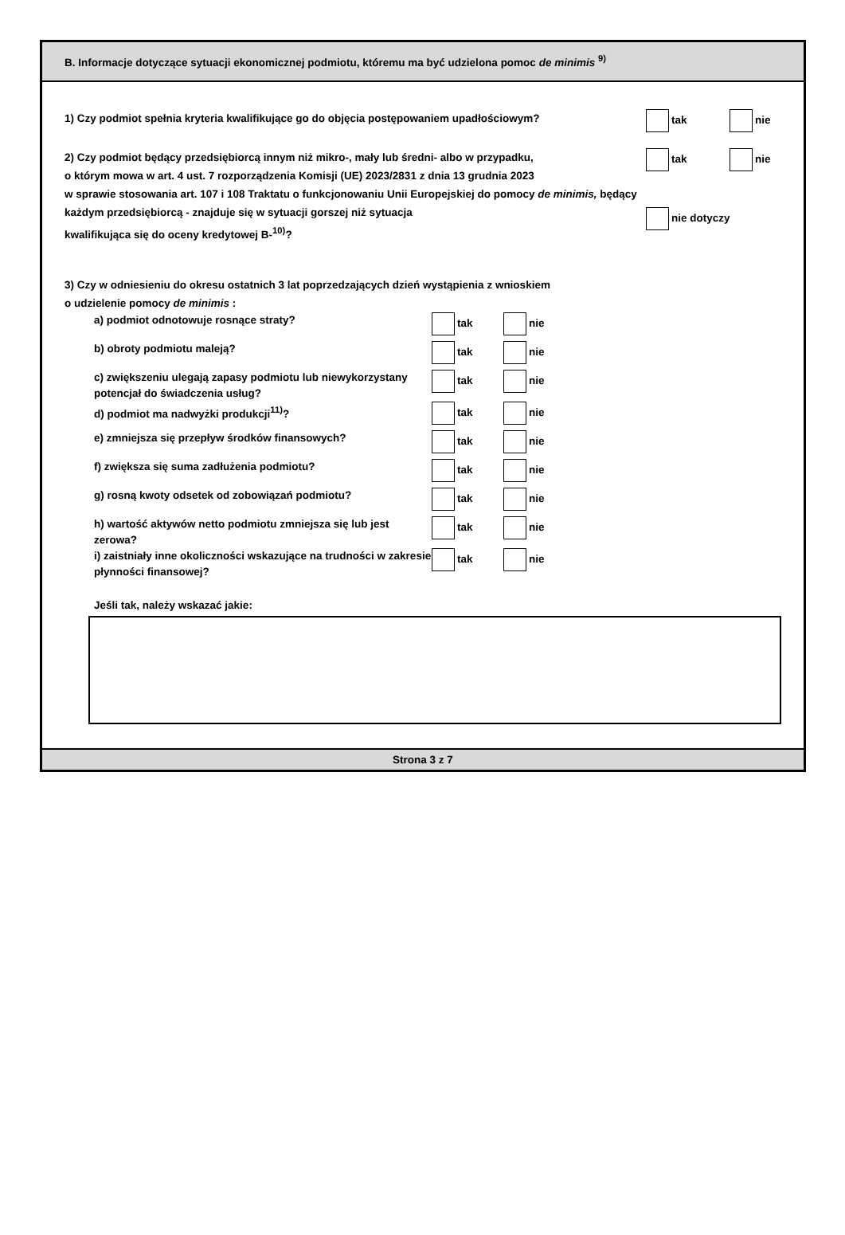B. Informacje dotyczące sytuacji ekonomicznej podmiotu, któremu ma być udzielona pomoc de minimis <sup>9)</sup>
1) Czy podmiot spełnia kryteria kwalifikujące go do objęcia postępowaniem upadłościowym?
tak nie
2) Czy podmiot będący przedsiębiorcą innym niż mikro-, mały lub średni- albo w przypadku,
o którym mowa w art. 4 ust. 7 rozporządzenia Komisji (UE) 2023/2831 z dnia 13 grudnia 2023
w sprawie stosowania art. 107 i 108 Traktatu o funkcjonowaniu Unii Europejskiej do pomocy de minimis, będący każdym przedsiębiorcą - znajduje się w sytuacji gorszej niż sytuacja
kwalifikująca się do oceny kredytowej B-<sup>10)</sup>?
tak nie
nie dotyczy
3) Czy w odniesieniu do okresu ostatnich 3 lat poprzedzających dzień wystąpienia z wnioskiem
o udzielenie pomocy de minimis :
a) podmiot odnotowuje rosnące straty?
tak nie
b) obroty podmiotu maleją?
tak nie
c) zwiększeniu ulegają zapasy podmiotu lub niewykorzystany potencjał do świadczenia usług?
tak nie
d) podmiot ma nadwyżki produkcji<sup>11)</sup>?
tak nie
e) zmniejsza się przepływ środków finansowych?
tak nie
f) zwiększa się suma zadłużenia podmiotu?
tak nie
g) rosną kwoty odsetek od zobowiązań podmiotu?
tak nie
h) wartość aktywów netto podmiotu zmniejsza się lub jest zerowa?
tak nie
i) zaistniały inne okoliczności wskazujące na trudności w zakresie płynności finansowej?
tak nie
Jeśli tak, należy wskazać jakie:
Strona 3 z 7